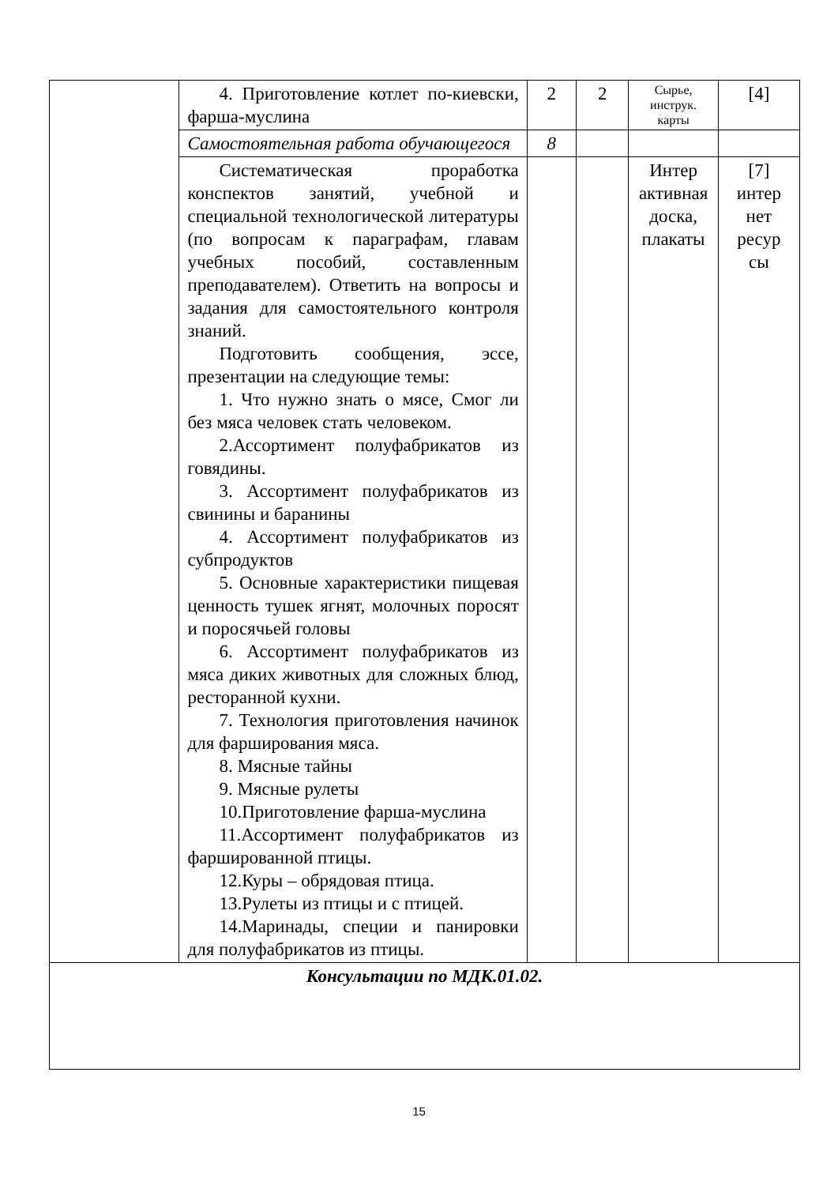| | 4. Приготовление котлет по-киевски, фарша-муслина | 2 | 2 | Сырье, инструк. карты | [4] |
| | Самостоятельная работа обучающегося | 8 | | | |
| | Систематическая проработка конспектов занятий, учебной и специальной технологической литературы (по вопросам к параграфам, главам учебных пособий, составленным преподавателем). Ответить на вопросы и задания для самостоятельного контроля знаний. Подготовить сообщения, эссе, презентации на следующие темы: 1. Что нужно знать о мясе, Смог ли без мяса человек стать человеком. 2.Ассортимент полуфабрикатов из говядины. 3. Ассортимент полуфабрикатов из свинины и баранины 4. Ассортимент полуфабрикатов из субпродуктов 5. Основные характеристики пищевая ценность тушек ягнят, молочных поросят и поросячьей головы 6. Ассортимент полуфабрикатов из мяса диких животных для сложных блюд, ресторанной кухни. 7. Технология приготовления начинок для фарширования мяса. 8. Мясные тайны 9. Мясные рулеты 10.Приготовление фарша-муслина 11.Ассортимент полуфабрикатов из фаршированной птицы. 12.Куры – обрядовая птица. 13.Рулеты из птицы и с птицей. 14.Маринады, специи и панировки для полуфабрикатов из птицы. | | | Интер активная доска, плакаты | [7] интер нет ресур сы |
| Консультации по МДК.01.02. | | | | | |
15